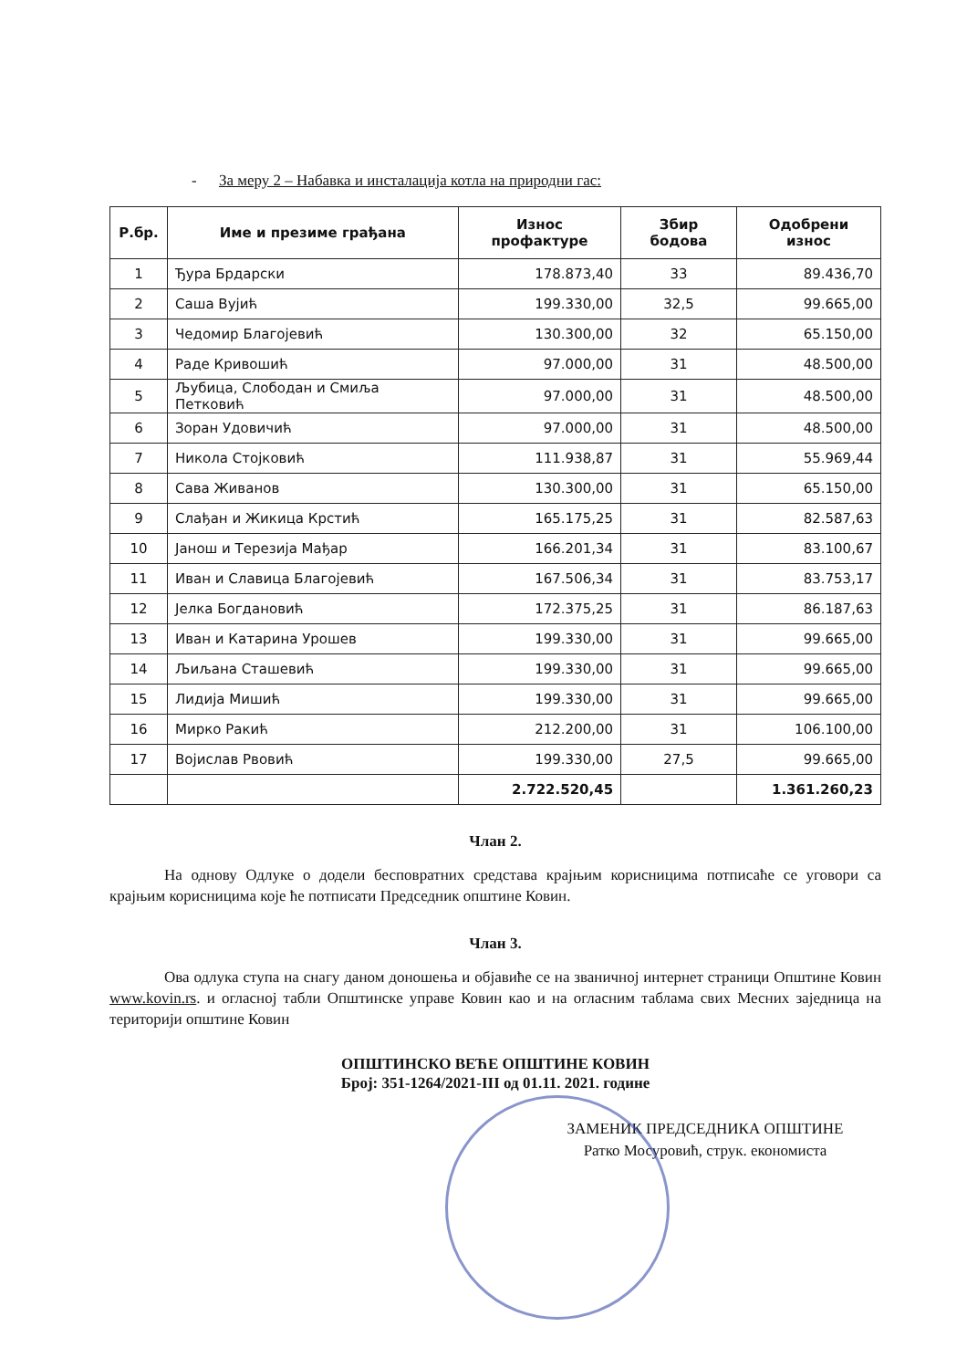- За меру 2 – Набавка и инсталација котла на природни гас:
| Р.бр. | Име и презиме грађана | Износ профактуре | Збир бодова | Одобрени износ |
| --- | --- | --- | --- | --- |
| 1 | Ђура Брдарски | 178.873,40 | 33 | 89.436,70 |
| 2 | Саша Вујић | 199.330,00 | 32,5 | 99.665,00 |
| 3 | Чедомир Благојевић | 130.300,00 | 32 | 65.150,00 |
| 4 | Раде Кривошић | 97.000,00 | 31 | 48.500,00 |
| 5 | Љубица, Слободан и Смиља Петковић | 97.000,00 | 31 | 48.500,00 |
| 6 | Зоран Удовичић | 97.000,00 | 31 | 48.500,00 |
| 7 | Никола Стојковић | 111.938,87 | 31 | 55.969,44 |
| 8 | Сава Живанов | 130.300,00 | 31 | 65.150,00 |
| 9 | Слађан и Жикица Крстић | 165.175,25 | 31 | 82.587,63 |
| 10 | Јанош и Терезија Мађар | 166.201,34 | 31 | 83.100,67 |
| 11 | Иван и Славица Благојевић | 167.506,34 | 31 | 83.753,17 |
| 12 | Јелка Богдановић | 172.375,25 | 31 | 86.187,63 |
| 13 | Иван и Катарина Урошев | 199.330,00 | 31 | 99.665,00 |
| 14 | Љиљана Сташевић | 199.330,00 | 31 | 99.665,00 |
| 15 | Лидија Мишић | 199.330,00 | 31 | 99.665,00 |
| 16 | Мирко Ракић | 212.200,00 | 31 | 106.100,00 |
| 17 | Војислав Рвовић | 199.330,00 | 27,5 | 99.665,00 |
| | | 2.722.520,45 | | 1.361.260,23 |
Члан 2.
На однову Одлуке о додели бесповратних средстава крајњим корисницима потписаће се уговори са крајњим корисницима које ће потписати Председник општине Ковин.
Члан 3.
Ова одлука ступа на снагу даном доношења и објавиће се на званичној интернет страници Општине Ковин www.kovin.rs. и огласној табли Општинске управе Ковин као и на огласним таблама свих Месних заједница на територији општине Ковин
ОПШТИНСКО ВЕЋЕ ОПШТИНЕ КОВИН
Број: 351-1264/2021-III од 01.11. 2021. године
ЗАМЕНИК ПРЕДСЕДНИКА ОПШТИНЕ
Ратко Мосуровић, струк. економиста